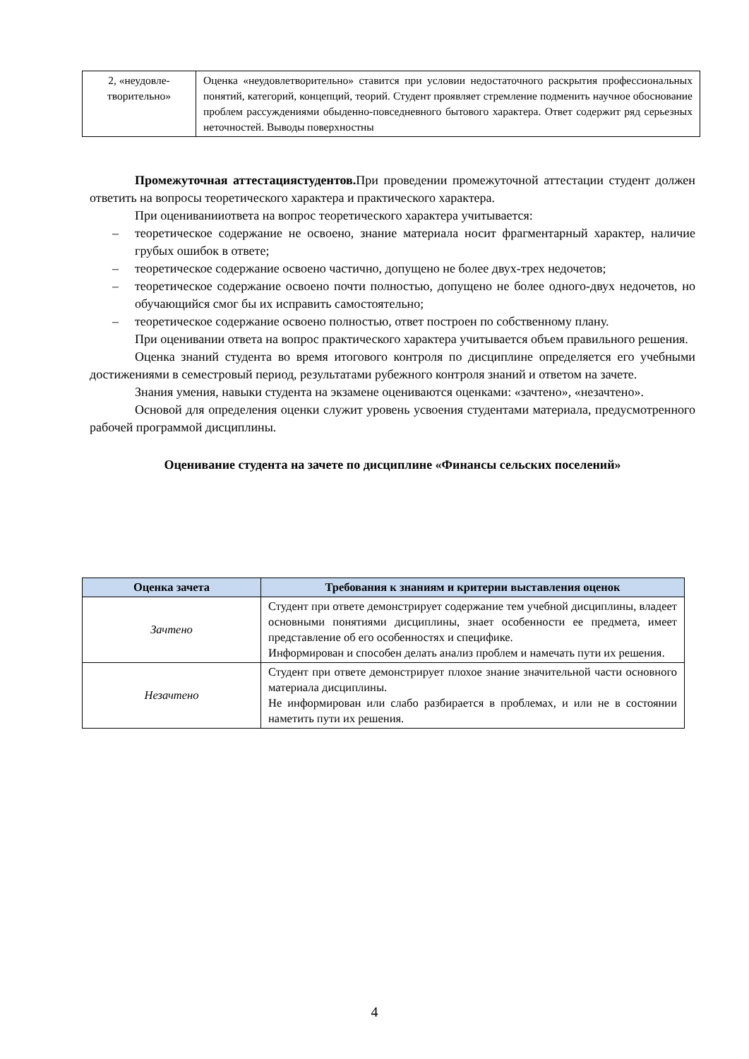| 2, «неудовле-творительно» | Оценка «неудовлетворительно» ставится при условии недостаточного раскрытия профессиональных понятий, категорий, концепций, теорий. Студент проявляет стремление подменить научное обоснование проблем рассуждениями обыденно-повседневного бытового характера. Ответ содержит ряд серьезных неточностей. Выводы поверхностны |
Промежуточная аттестациястудентов. При проведении промежуточной аттестации студент должен ответить на вопросы теоретического характера и практического характера.
При оцениванииответа на вопрос теоретического характера учитывается:
– теоретическое содержание не освоено, знание материала носит фрагментарный характер, наличие грубых ошибок в ответе;
– теоретическое содержание освоено частично, допущено не более двух-трех недочетов;
– теоретическое содержание освоено почти полностью, допущено не более одного-двух недочетов, но обучающийся смог бы их исправить самостоятельно;
– теоретическое содержание освоено полностью, ответ построен по собственному плану.
При оценивании ответа на вопрос практического характера учитывается объем правильного решения.
Оценка знаний студента во время итогового контроля по дисциплине определяется его учебными достижениями в семестровый период, результатами рубежного контроля знаний и ответом на зачете.
Знания умения, навыки студента на экзамене оцениваются оценками: «зачтено», «незачтено».
Основой для определения оценки служит уровень усвоения студентами материала, предусмотренного рабочей программой дисциплины.
Оценивание студента на зачете по дисциплине «Финансы сельских поселений»
| Оценка зачета | Требования к знаниям и критерии выставления оценок |
| --- | --- |
| Зачтено | Студент при ответе демонстрирует содержание тем учебной дисциплины, владеет основными понятиями дисциплины, знает особенности ее предмета, имеет представление об его особенностях и специфике. Информирован и способен делать анализ проблем и намечать пути их решения. |
| Незачтено | Студент при ответе демонстрирует плохое знание значительной части основного материала дисциплины. Не информирован или слабо разбирается в проблемах, и или не в состоянии наметить пути их решения. |
4